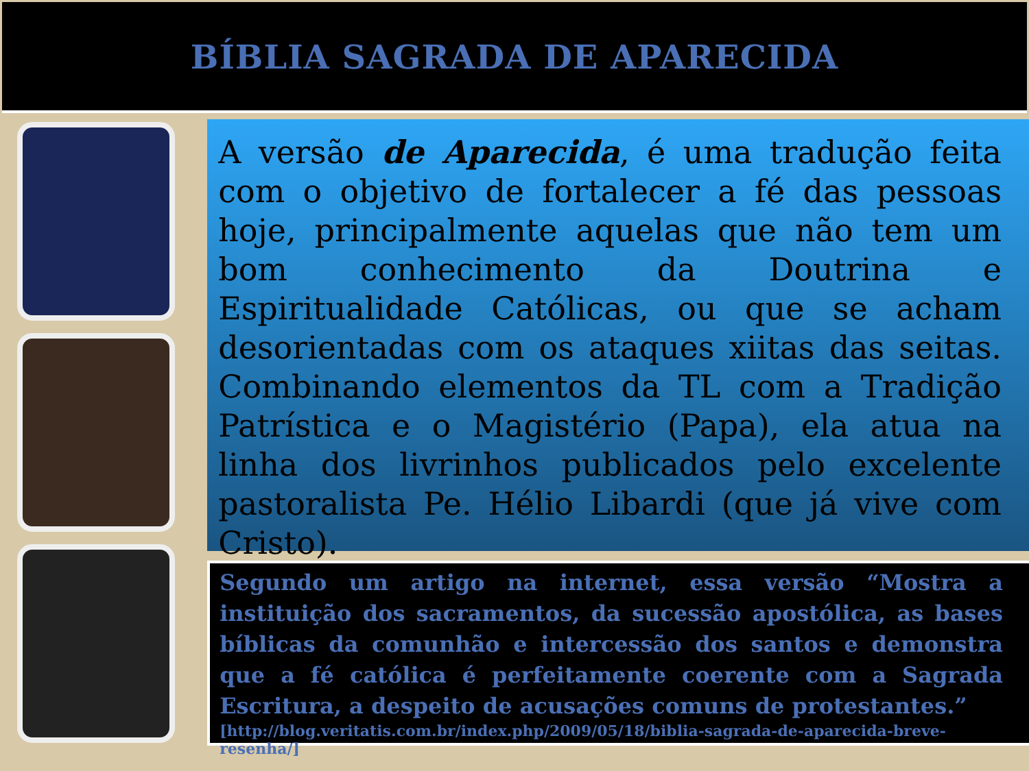BÍBLIA SAGRADA DE APARECIDA
A versão de Aparecida, é uma tradução feita com o objetivo de fortalecer a fé das pessoas hoje, principalmente aquelas que não tem um bom conhecimento da Doutrina e Espiritualidade Católicas, ou que se acham desorientadas com os ataques xiitas das seitas. Combinando elementos da TL com a Tradição Patrística e o Magistério (Papa), ela atua na linha dos livrinhos publicados pelo excelente pastoralista Pe. Hélio Libardi (que já vive com Cristo).
Segundo um artigo na internet, essa versão “Mostra a instituição dos sacramentos, da sucessão apostólica, as bases bíblicas da comunhão e intercessão dos santos e demonstra que a fé católica é perfeitamente coerente com a Sagrada Escritura, a despeito de acusações comuns de protestantes.”
[http://blog.veritatis.com.br/index.php/2009/05/18/biblia-sagrada-de-aparecida-breve-resenha/]